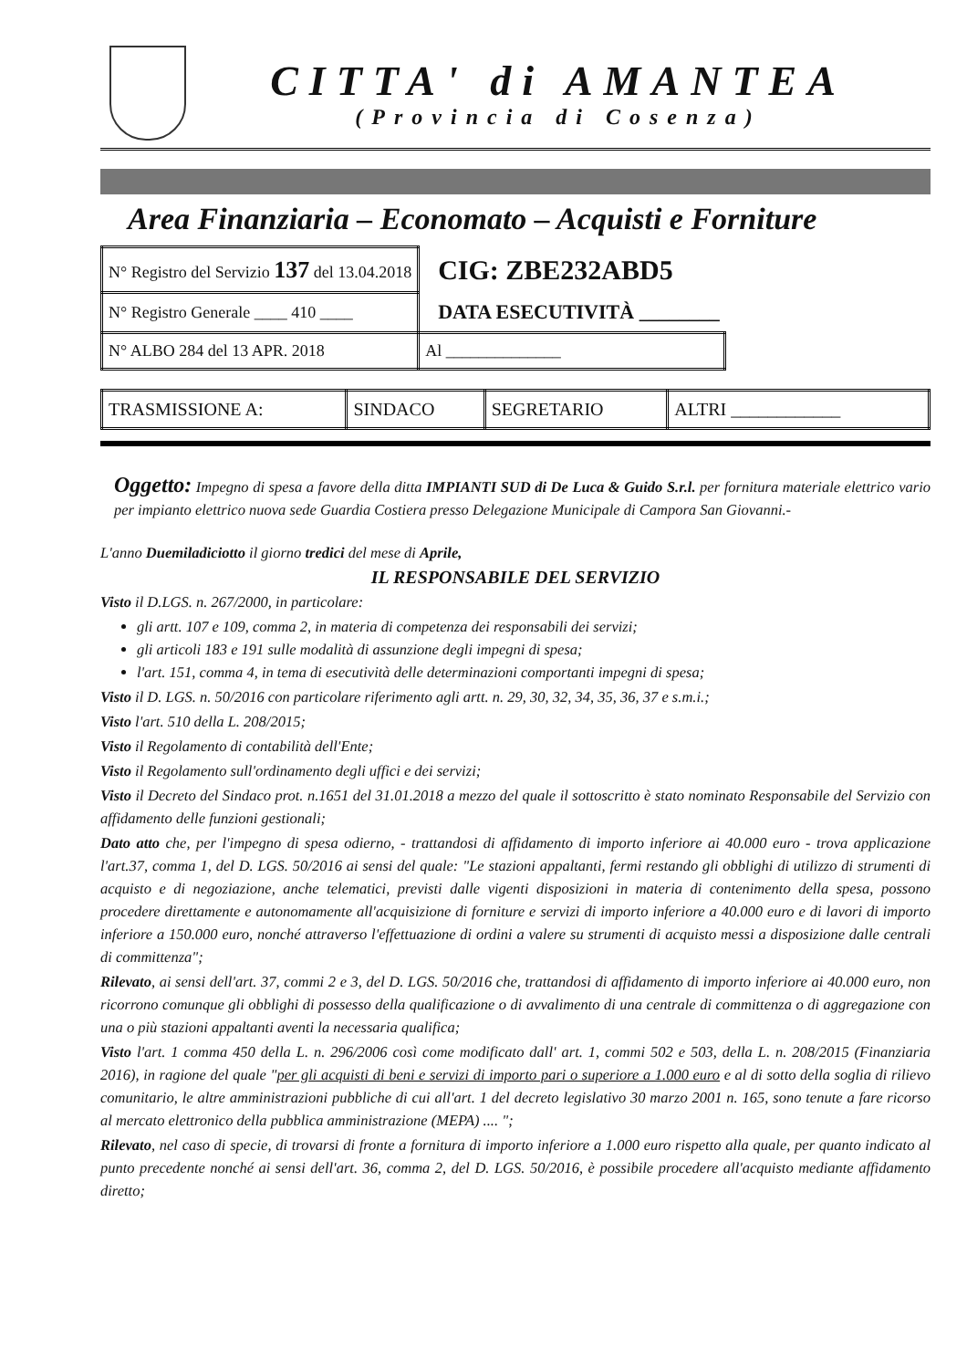CITTA' di AMANTEA
(Provincia di Cosenza)
Area Finanziaria – Economato – Acquisti e Forniture
| N° Registro del Servizio 137 del 13.04.2018 | CIG: ZBE232ABD5 |
| N° Registro Generale ____ 410 ____ | DATA ESECUTIVITÀ ________ |
| N° ALBO 284 del 13 APR. 2018 | Al ______________ |
| TRASMISSIONE A: | SINDACO | SEGRETARIO | ALTRI ____________ |
Oggetto: Impegno di spesa a favore della ditta IMPIANTI SUD di De Luca & Guido S.r.l. per fornitura materiale elettrico vario per impianto elettrico nuova sede Guardia Costiera presso Delegazione Municipale di Campora San Giovanni.-
L'anno Duemiladiciotto il giorno tredici del mese di Aprile,
IL RESPONSABILE DEL SERVIZIO
Visto il D.LGS. n. 267/2000, in particolare:
gli artt. 107 e 109, comma 2, in materia di competenza dei responsabili dei servizi;
gli articoli 183 e 191 sulle modalità di assunzione degli impegni di spesa;
l'art. 151, comma 4, in tema di esecutività delle determinazioni comportanti impegni di spesa;
Visto il D. LGS. n. 50/2016 con particolare riferimento agli artt. n. 29, 30, 32, 34, 35, 36, 37 e s.m.i.;
Visto l'art. 510 della L. 208/2015;
Visto il Regolamento di contabilità dell'Ente;
Visto il Regolamento sull'ordinamento degli uffici e dei servizi;
Visto il Decreto del Sindaco prot. n.1651 del 31.01.2018 a mezzo del quale il sottoscritto è stato nominato Responsabile del Servizio con affidamento delle funzioni gestionali;
Dato atto che, per l'impegno di spesa odierno, - trattandosi di affidamento di importo inferiore ai 40.000 euro - trova applicazione l'art.37, comma 1, del D. LGS. 50/2016 ai sensi del quale: "Le stazioni appaltanti, fermi restando gli obblighi di utilizzo di strumenti di acquisto e di negoziazione, anche telematici, previsti dalle vigenti disposizioni in materia di contenimento della spesa, possono procedere direttamente e autonomamente all'acquisizione di forniture e servizi di importo inferiore a 40.000 euro e di lavori di importo inferiore a 150.000 euro, nonché attraverso l'effettuazione di ordini a valere su strumenti di acquisto messi a disposizione dalle centrali di committenza";
Rilevato, ai sensi dell'art. 37, commi 2 e 3, del D. LGS. 50/2016 che, trattandosi di affidamento di importo inferiore ai 40.000 euro, non ricorrono comunque gli obblighi di possesso della qualificazione o di avvalimento di una centrale di committenza o di aggregazione con una o più stazioni appaltanti aventi la necessaria qualifica;
Visto l'art. 1 comma 450 della L. n. 296/2006 così come modificato dall' art. 1, commi 502 e 503, della L. n. 208/2015 (Finanziaria 2016), in ragione del quale "per gli acquisti di beni e servizi di importo pari o superiore a 1.000 euro e al di sotto della soglia di rilievo comunitario, le altre amministrazioni pubbliche di cui all'art. 1 del decreto legislativo 30 marzo 2001 n. 165, sono tenute a fare ricorso al mercato elettronico della pubblica amministrazione (MEPA) .... ";
Rilevato, nel caso di specie, di trovarsi di fronte a fornitura di importo inferiore a 1.000 euro rispetto alla quale, per quanto indicato al punto precedente nonché ai sensi dell'art. 36, comma 2, del D. LGS. 50/2016, è possibile procedere all'acquisto mediante affidamento diretto;